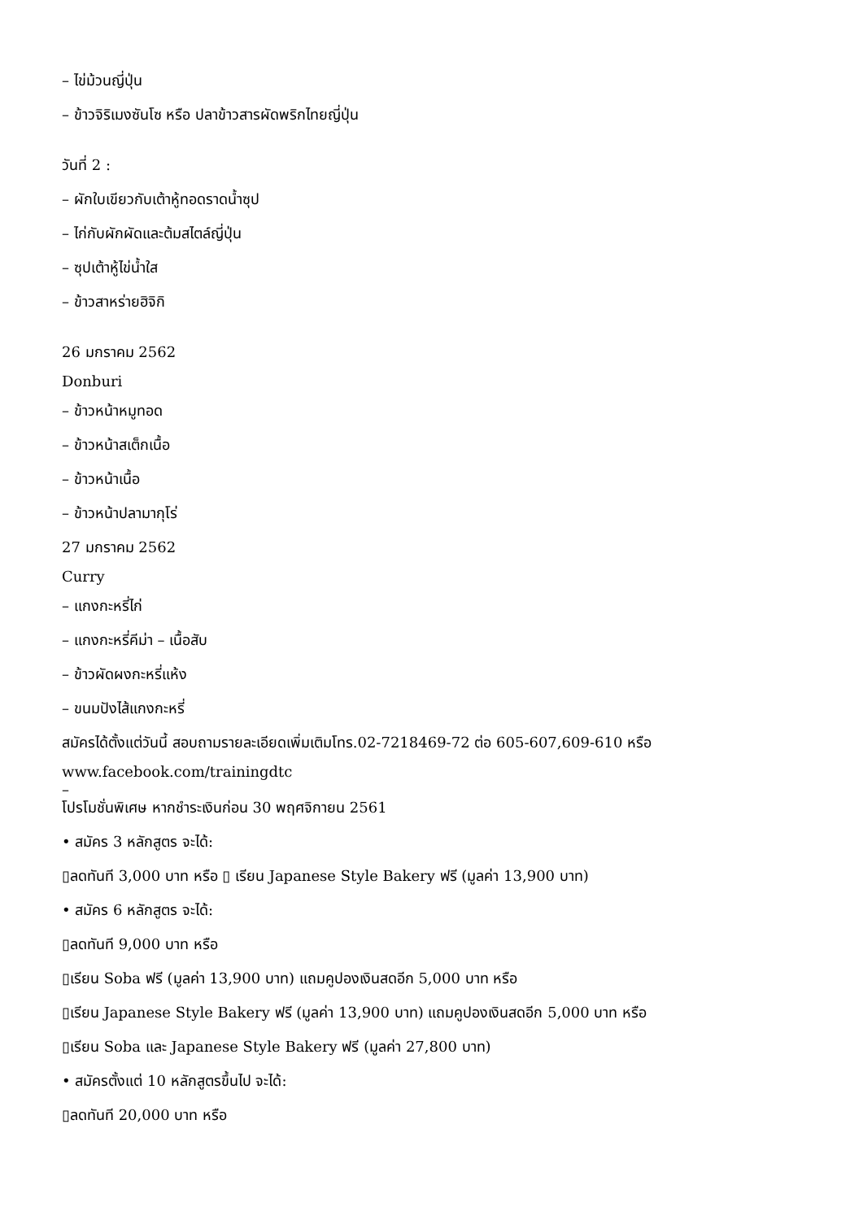– ไข่ม้วนญี่ปุ่น
– ข้าวจิริเมงซันโซ หรือ ปลาข้าวสารผัดพริกไทยญี่ปุ่น
วันที่ 2 :
– ผักใบเขียวกับเต้าหู้ทอดราดน้ำซุป
– ไก่กับผักผัดและต้มสไตล์ญี่ปุ่น
– ซุปเต้าหู้ไข่น้ำใส
– ข้าวสาหร่ายฮิจิกิ
26 มกราคม 2562
Donburi
– ข้าวหน้าหมูทอด
– ข้าวหน้าสเต็กเนื้อ
– ข้าวหน้าเนื้อ
– ข้าวหน้าปลามากุโร่
27 มกราคม 2562
Curry
– แกงกะหรี่ไก่
– แกงกะหรี่คีม่า – เนื้อสับ
– ข้าวผัดผงกะหรี่แห้ง
– ขนมปังไส้แกงกะหรี่
สมัครได้ตั้งแต่วันนี้ สอบถามรายละเอียดเพิ่มเติมโทร.02-7218469-72 ต่อ 605-607,609-610 หรือ
www.facebook.com/trainingdtc
–
โปรโมชั่นพิเศษ หากชำระเงินก่อน 30 พฤศจิกายน 2561
• สมัคร 3 หลักสูตร จะได้:
▯ลดทันที 3,000 บาท หรือ ▯ เรียน Japanese Style Bakery ฟรี (มูลค่า 13,900 บาท)
• สมัคร 6 หลักสูตร จะได้:
▯ลดทันที 9,000 บาท หรือ
▯เรียน Soba ฟรี (มูลค่า 13,900 บาท) แถมคูปองเงินสดอีก 5,000 บาท หรือ
▯เรียน Japanese Style Bakery ฟรี (มูลค่า 13,900 บาท) แถมคูปองเงินสดอีก 5,000 บาท หรือ
▯เรียน Soba และ Japanese Style Bakery ฟรี (มูลค่า 27,800 บาท)
• สมัครตั้งแต่ 10 หลักสูตรขึ้นไป จะได้:
▯ลดทันที 20,000 บาท หรือ